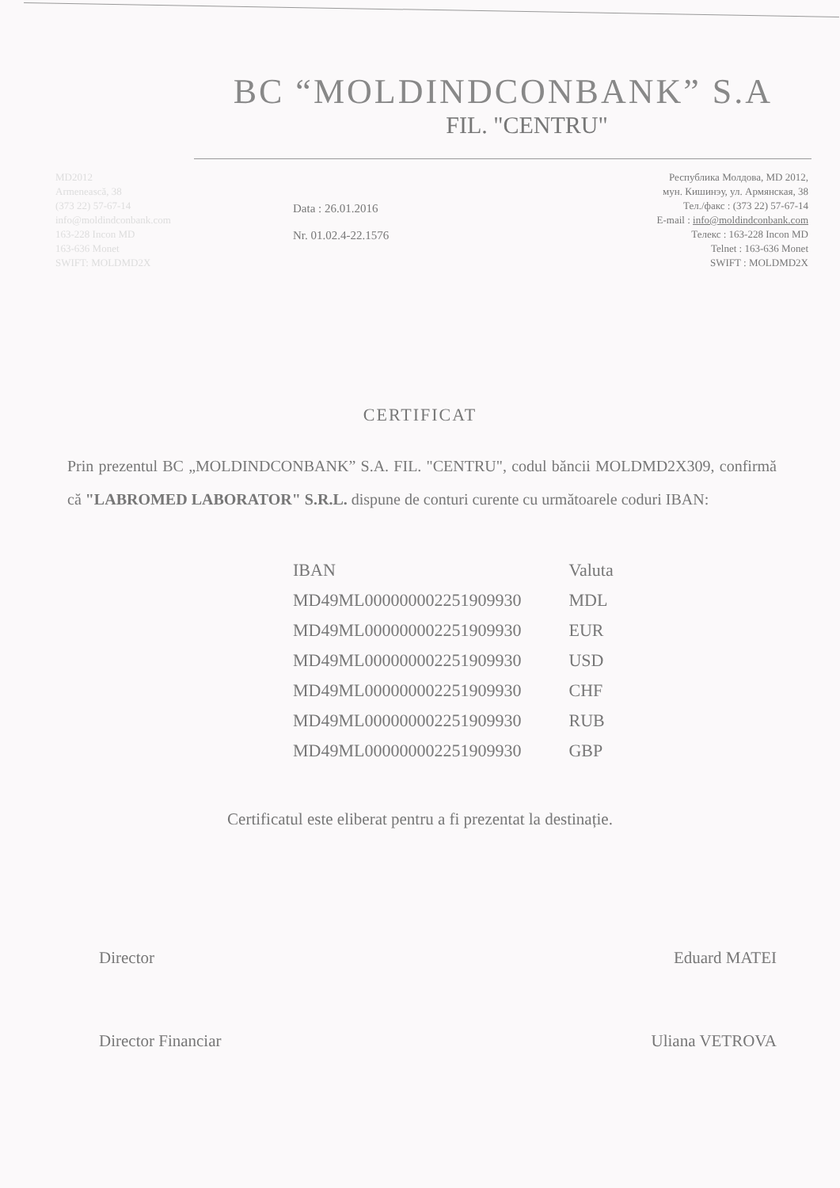BC “MOLDINDCONBANK” S.A
FIL. "CENTRU"
MD2012
Armenească, 38
(373 22) 57-67-14
info@moldindconbank.com
163-228 Incon MD
163-636 Monet
SWIFT: MOLDMD2X
Data : 26.01.2016
Nr. 01.02.4-22.1576
Республика Молдова, MD 2012,
мун. Кишинэу, ул. Армянская, 38
Тел./факс : (373 22) 57-67-14
E-mail : info@moldindconbank.com
Телекс : 163-228 Incon MD
Telnet : 163-636 Monet
SWIFT : MOLDMD2X
CERTIFICAT
Prin prezentul BC „MOLDINDCONBANK” S.A. FIL. "CENTRU", codul băncii MOLDMD2X309, confirmă că "LABROMED LABORATOR" S.R.L. dispune de conturi curente cu următoarele coduri IBAN:
| IBAN | Valuta |
| --- | --- |
| MD49ML000000002251909930 | MDL |
| MD49ML000000002251909930 | EUR |
| MD49ML000000002251909930 | USD |
| MD49ML000000002251909930 | CHF |
| MD49ML000000002251909930 | RUB |
| MD49ML000000002251909930 | GBP |
Certificatul este eliberat pentru a fi prezentat la destinație.
Director Eduard MATEI
Director Financiar Uliana VETROVA